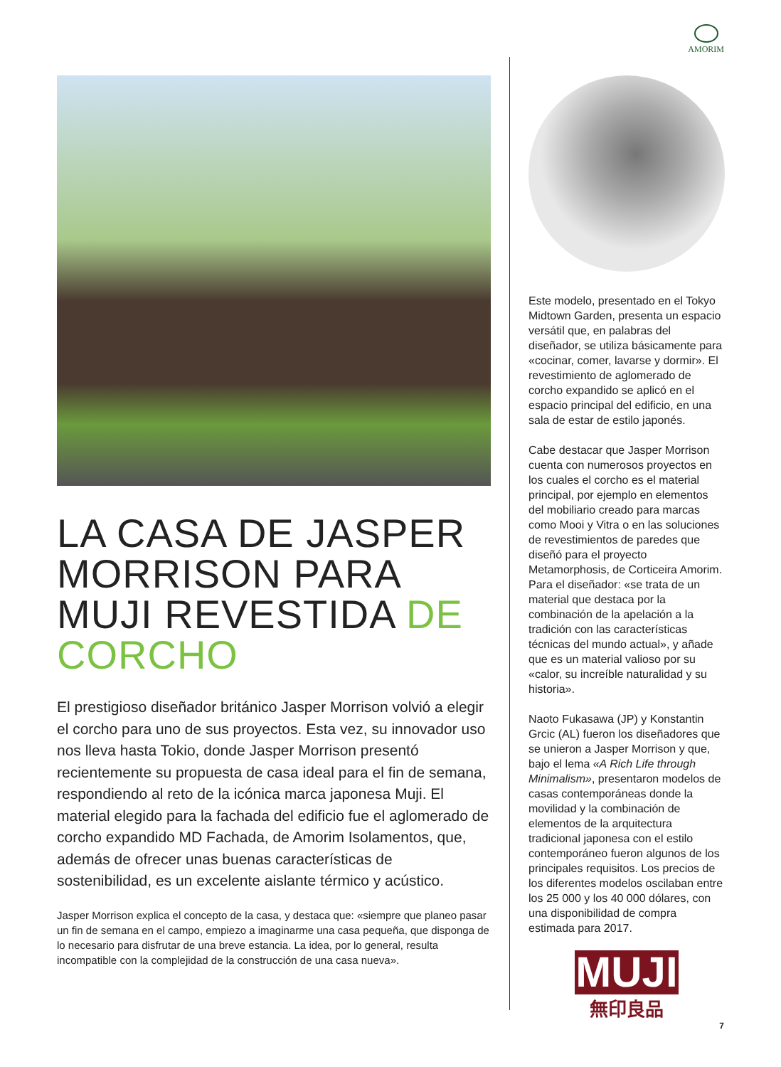AMORIM
LA CASA DE JASPER MORRISON PARA MUJI REVESTIDA DE CORCHO
El prestigioso diseñador británico Jasper Morrison volvió a elegir el corcho para uno de sus proyectos. Esta vez, su innovador uso nos lleva hasta Tokio, donde Jasper Morrison presentó recientemente su propuesta de casa ideal para el fin de semana, respondiendo al reto de la icónica marca japonesa Muji. El material elegido para la fachada del edificio fue el aglomerado de corcho expandido MD Fachada, de Amorim Isolamentos, que, además de ofrecer unas buenas características de sostenibilidad, es un excelente aislante térmico y acústico.
Jasper Morrison explica el concepto de la casa, y destaca que: «siempre que planeo pasar un fin de semana en el campo, empiezo a imaginarme una casa pequeña, que disponga de lo necesario para disfrutar de una breve estancia. La idea, por lo general, resulta incompatible con la complejidad de la construcción de una casa nueva».
Este modelo, presentado en el Tokyo Midtown Garden, presenta un espacio versátil que, en palabras del diseñador, se utiliza básicamente para «cocinar, comer, lavarse y dormir». El revestimiento de aglomerado de corcho expandido se aplicó en el espacio principal del edificio, en una sala de estar de estilo japonés.
Cabe destacar que Jasper Morrison cuenta con numerosos proyectos en los cuales el corcho es el material principal, por ejemplo en elementos del mobiliario creado para marcas como Mooi y Vitra o en las soluciones de revestimientos de paredes que diseñó para el proyecto Metamorphosis, de Corticeira Amorim. Para el diseñador: «se trata de un material que destaca por la combinación de la apelación a la tradición con las características técnicas del mundo actual», y añade que es un material valioso por su «calor, su increíble naturalidad y su historia».
Naoto Fukasawa (JP) y Konstantin Grcic (AL) fueron los diseñadores que se unieron a Jasper Morrison y que, bajo el lema «A Rich Life through Minimalism», presentaron modelos de casas contemporáneas donde la movilidad y la combinación de elementos de la arquitectura tradicional japonesa con el estilo contemporáneo fueron algunos de los principales requisitos. Los precios de los diferentes modelos oscilaban entre los 25 000 y los 40 000 dólares, con una disponibilidad de compra estimada para 2017.
MUJI
無印良品
7